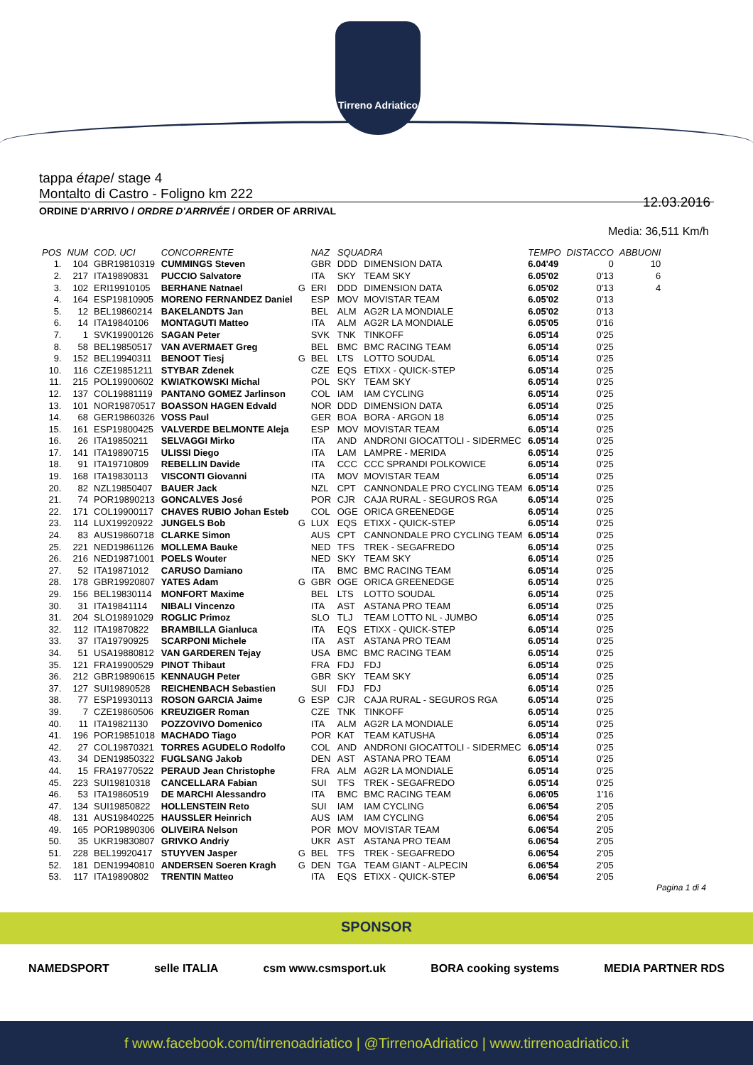Tirreno Adriatico
tappa étape/ stage 4
Montalto di Castro - Foligno km 222
12.03.2016
ORDINE D'ARRIVO / ORDRE D'ARRIVÉE / ORDER OF ARRIVAL
Media: 36,511 Km/h
| POS | NUM | COD. UCI | CONCORRENTE | | NAZ | SQUADRA | | TEMPO | DISTACCO | ABBUONI |
| --- | --- | --- | --- | --- | --- | --- | --- | --- | --- | --- |
| 1. | 104 | GBR19810319 | CUMMINGS Steven | | GBR | DDD | DIMENSION DATA | 6.04'49 | 0 | 10 |
| 2. | 217 | ITA19890831 | PUCCIO Salvatore | | ITA | SKY | TEAM SKY | 6.05'02 | 0'13 | 6 |
| 3. | 102 | ERI19910105 | BERHANE Natnael | G | ERI | DDD | DIMENSION DATA | 6.05'02 | 0'13 | 4 |
| 4. | 164 | ESP19810905 | MORENO FERNANDEZ Daniel | | ESP | MOV | MOVISTAR TEAM | 6.05'02 | 0'13 | |
| 5. | 12 | BEL19860214 | BAKELANDTS Jan | | BEL | ALM | AG2R LA MONDIALE | 6.05'02 | 0'13 | |
| 6. | 14 | ITA19840106 | MONTAGUTI Matteo | | ITA | ALM | AG2R LA MONDIALE | 6.05'05 | 0'16 | |
| 7. | 1 | SVK19900126 | SAGAN Peter | | SVK | TNK | TINKOFF | 6.05'14 | 0'25 | |
| 8. | 58 | BEL19850517 | VAN AVERMAET Greg | | BEL | BMC | BMC RACING TEAM | 6.05'14 | 0'25 | |
| 9. | 152 | BEL19940311 | BENOOT Tiesj | G | BEL | LTS | LOTTO SOUDAL | 6.05'14 | 0'25 | |
| 10. | 116 | CZE19851211 | STYBAR Zdenek | | CZE | EQS | ETIXX - QUICK-STEP | 6.05'14 | 0'25 | |
| 11. | 215 | POL19900602 | KWIATKOWSKI Michal | | POL | SKY | TEAM SKY | 6.05'14 | 0'25 | |
| 12. | 137 | COL19881119 | PANTANO GOMEZ Jarlinson | | COL | IAM | IAM CYCLING | 6.05'14 | 0'25 | |
| 13. | 101 | NOR19870517 | BOASSON HAGEN Edvald | | NOR | DDD | DIMENSION DATA | 6.05'14 | 0'25 | |
| 14. | 68 | GER19860326 | VOSS Paul | | GER | BOA | BORA - ARGON 18 | 6.05'14 | 0'25 | |
| 15. | 161 | ESP19800425 | VALVERDE BELMONTE Aleja | | ESP | MOV | MOVISTAR TEAM | 6.05'14 | 0'25 | |
| 16. | 26 | ITA19850211 | SELVAGGI Mirko | | ITA | AND | ANDRONI GIOCATTOLI - SIDERMEC | 6.05'14 | 0'25 | |
| 17. | 141 | ITA19890715 | ULISSI Diego | | ITA | LAM | LAMPRE - MERIDA | 6.05'14 | 0'25 | |
| 18. | 91 | ITA19710809 | REBELLIN Davide | | ITA | CCC | CCC SPRANDI POLKOWICE | 6.05'14 | 0'25 | |
| 19. | 168 | ITA19830113 | VISCONTI Giovanni | | ITA | MOV | MOVISTAR TEAM | 6.05'14 | 0'25 | |
| 20. | 82 | NZL19850407 | BAUER Jack | | NZL | CPT | CANNONDALE PRO CYCLING TEAM | 6.05'14 | 0'25 | |
| 21. | 74 | POR19890213 | GONCALVES José | | POR | CJR | CAJA RURAL - SEGUROS RGA | 6.05'14 | 0'25 | |
| 22. | 171 | COL19900117 | CHAVES RUBIO Johan Esteb | | COL | OGE | ORICA GREENEDGE | 6.05'14 | 0'25 | |
| 23. | 114 | LUX19920922 | JUNGELS Bob | G | LUX | EQS | ETIXX - QUICK-STEP | 6.05'14 | 0'25 | |
| 24. | 83 | AUS19860718 | CLARKE Simon | | AUS | CPT | CANNONDALE PRO CYCLING TEAM | 6.05'14 | 0'25 | |
| 25. | 221 | NED19861126 | MOLLEMA Bauke | | NED | TFS | TREK - SEGAFREDO | 6.05'14 | 0'25 | |
| 26. | 216 | NED19871001 | POELS Wouter | | NED | SKY | TEAM SKY | 6.05'14 | 0'25 | |
| 27. | 52 | ITA19871012 | CARUSO Damiano | | ITA | BMC | BMC RACING TEAM | 6.05'14 | 0'25 | |
| 28. | 178 | GBR19920807 | YATES Adam | G | GBR | OGE | ORICA GREENEDGE | 6.05'14 | 0'25 | |
| 29. | 156 | BEL19830114 | MONFORT Maxime | | BEL | LTS | LOTTO SOUDAL | 6.05'14 | 0'25 | |
| 30. | 31 | ITA19841114 | NIBALI Vincenzo | | ITA | AST | ASTANA PRO TEAM | 6.05'14 | 0'25 | |
| 31. | 204 | SLO19891029 | ROGLIC Primoz | | SLO | TLJ | TEAM LOTTO NL - JUMBO | 6.05'14 | 0'25 | |
| 32. | 112 | ITA19870822 | BRAMBILLA Gianluca | | ITA | EQS | ETIXX - QUICK-STEP | 6.05'14 | 0'25 | |
| 33. | 37 | ITA19790925 | SCARPONI Michele | | ITA | AST | ASTANA PRO TEAM | 6.05'14 | 0'25 | |
| 34. | 51 | USA19880812 | VAN GARDEREN Tejay | | USA | BMC | BMC RACING TEAM | 6.05'14 | 0'25 | |
| 35. | 121 | FRA19900529 | PINOT Thibaut | | FRA | FDJ | FDJ | 6.05'14 | 0'25 | |
| 36. | 212 | GBR19890615 | KENNAUGH Peter | | GBR | SKY | TEAM SKY | 6.05'14 | 0'25 | |
| 37. | 127 | SUI19890528 | REICHENBACH Sebastien | | SUI | FDJ | FDJ | 6.05'14 | 0'25 | |
| 38. | 77 | ESP19930113 | ROSON GARCIA Jaime | G | ESP | CJR | CAJA RURAL - SEGUROS RGA | 6.05'14 | 0'25 | |
| 39. | 7 | CZE19860506 | KREUZIGER Roman | | CZE | TNK | TINKOFF | 6.05'14 | 0'25 | |
| 40. | 11 | ITA19821130 | POZZOVIVO Domenico | | ITA | ALM | AG2R LA MONDIALE | 6.05'14 | 0'25 | |
| 41. | 196 | POR19851018 | MACHADO Tiago | | POR | KAT | TEAM KATUSHA | 6.05'14 | 0'25 | |
| 42. | 27 | COL19870321 | TORRES AGUDELO Rodolfo | | COL | AND | ANDRONI GIOCATTOLI - SIDERMEC | 6.05'14 | 0'25 | |
| 43. | 34 | DEN19850322 | FUGLSANG Jakob | | DEN | AST | ASTANA PRO TEAM | 6.05'14 | 0'25 | |
| 44. | 15 | FRA19770522 | PERAUD Jean Christophe | | FRA | ALM | AG2R LA MONDIALE | 6.05'14 | 0'25 | |
| 45. | 223 | SUI19810318 | CANCELLARA Fabian | | SUI | TFS | TREK - SEGAFREDO | 6.05'14 | 0'25 | |
| 46. | 53 | ITA19860519 | DE MARCHI Alessandro | | ITA | BMC | BMC RACING TEAM | 6.06'05 | 1'16 | |
| 47. | 134 | SUI19850822 | HOLLENSTEIN Reto | | SUI | IAM | IAM CYCLING | 6.06'54 | 2'05 | |
| 48. | 131 | AUS19840225 | HAUSSLER Heinrich | | AUS | IAM | IAM CYCLING | 6.06'54 | 2'05 | |
| 49. | 165 | POR19890306 | OLIVEIRA Nelson | | POR | MOV | MOVISTAR TEAM | 6.06'54 | 2'05 | |
| 50. | 35 | UKR19830807 | GRIVKO Andriy | | UKR | AST | ASTANA PRO TEAM | 6.06'54 | 2'05 | |
| 51. | 228 | BEL19920417 | STUYVEN Jasper | G | BEL | TFS | TREK - SEGAFREDO | 6.06'54 | 2'05 | |
| 52. | 181 | DEN19940810 | ANDERSEN Soeren Kragh | G | DEN | TGA | TEAM GIANT - ALPECIN | 6.06'54 | 2'05 | |
| 53. | 117 | ITA19890802 | TRENTIN Matteo | | ITA | EQS | ETIXX - QUICK-STEP | 6.06'54 | 2'05 | |
Pagina 1 di 4
SPONSOR
NAMEDSPORT selle ITALIA csm www.csmsport.uk BORA cooking systems MEDIA PARTNER RDS
f www.facebook.com/tirrenoadriatico | @TirrenoAdriatico | www.tirrenoadriatico.it